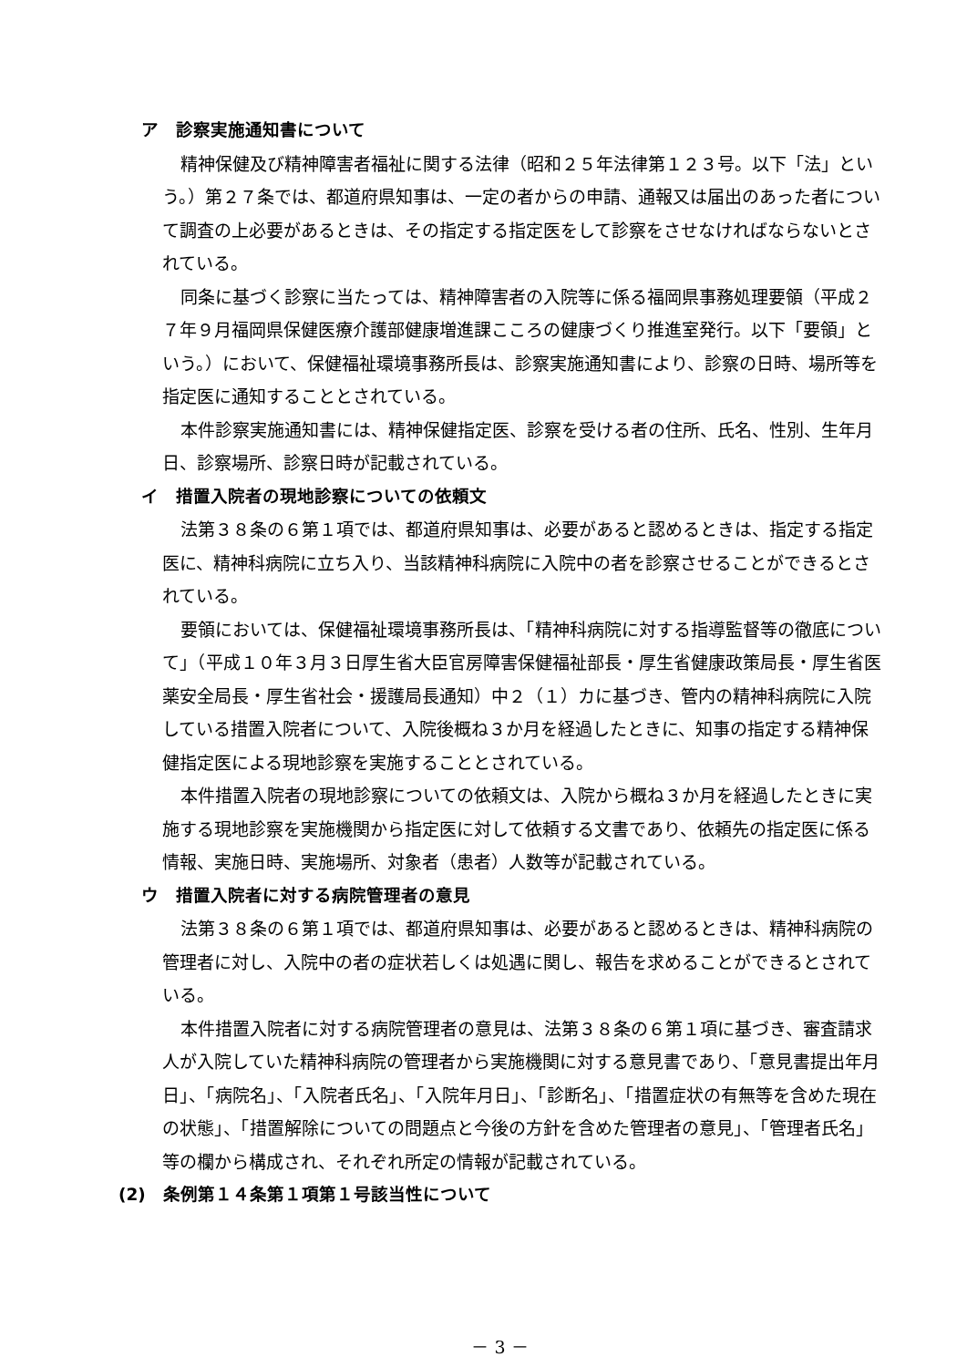ア　診察実施通知書について
精神保健及び精神障害者福祉に関する法律（昭和２５年法律第１２３号。以下「法」という。）第２７条では、都道府県知事は、一定の者からの申請、通報又は届出のあった者について調査の上必要があるときは、その指定する指定医をして診察をさせなければならないとされている。
同条に基づく診察に当たっては、精神障害者の入院等に係る福岡県事務処理要領（平成２７年９月福岡県保健医療介護部健康増進課こころの健康づくり推進室発行。以下「要領」という。）において、保健福祉環境事務所長は、診察実施通知書により、診察の日時、場所等を指定医に通知することとされている。
本件診察実施通知書には、精神保健指定医、診察を受ける者の住所、氏名、性別、生年月日、診察場所、診察日時が記載されている。
イ　措置入院者の現地診察についての依頼文
法第３８条の６第１項では、都道府県知事は、必要があると認めるときは、指定する指定医に、精神科病院に立ち入り、当該精神科病院に入院中の者を診察させることができるとされている。
要領においては、保健福祉環境事務所長は、「精神科病院に対する指導監督等の徹底について」（平成１０年３月３日厚生省大臣官房障害保健福祉部長・厚生省健康政策局長・厚生省医薬安全局長・厚生省社会・援護局長通知）中２（１）カに基づき、管内の精神科病院に入院している措置入院者について、入院後概ね３か月を経過したときに、知事の指定する精神保健指定医による現地診察を実施することとされている。
本件措置入院者の現地診察についての依頼文は、入院から概ね３か月を経過したときに実施する現地診察を実施機関から指定医に対して依頼する文書であり、依頼先の指定医に係る情報、実施日時、実施場所、対象者（患者）人数等が記載されている。
ウ　措置入院者に対する病院管理者の意見
法第３８条の６第１項では、都道府県知事は、必要があると認めるときは、精神科病院の管理者に対し、入院中の者の症状若しくは処遇に関し、報告を求めることができるとされている。
本件措置入院者に対する病院管理者の意見は、法第３８条の６第１項に基づき、審査請求人が入院していた精神科病院の管理者から実施機関に対する意見書であり、「意見書提出年月日」、「病院名」、「入院者氏名」、「入院年月日」、「診断名」、「措置症状の有無等を含めた現在の状態」、「措置解除についての問題点と今後の方針を含めた管理者の意見」、「管理者氏名」等の欄から構成され、それぞれ所定の情報が記載されている。
(2)　条例第１４条第１項第１号該当性について
－ 3 －